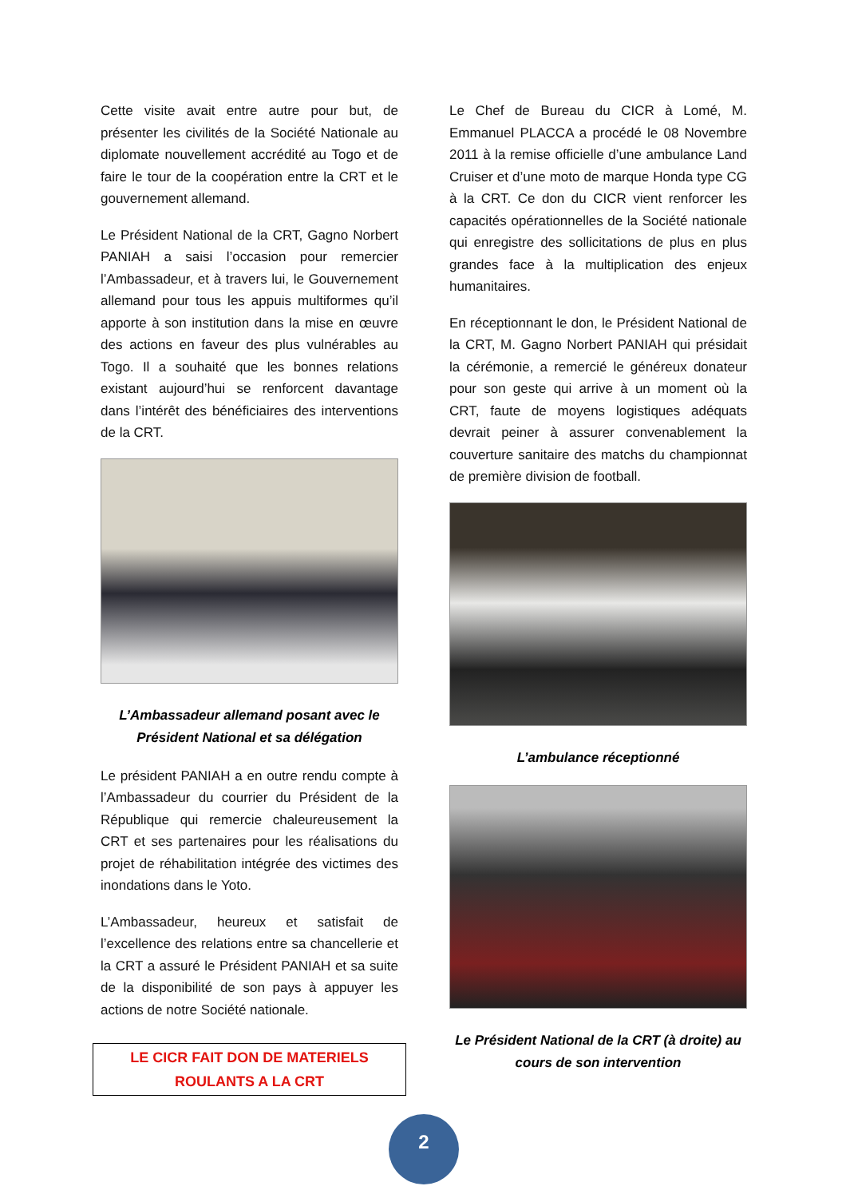Cette visite avait entre autre pour but, de présenter les civilités de la Société Nationale au diplomate nouvellement accrédité au Togo et de faire le tour de la coopération entre la CRT et le gouvernement allemand.
Le Président National de la CRT, Gagno Norbert PANIAH a saisi l’occasion pour remercier l’Ambassadeur, et à travers lui, le Gouvernement allemand pour tous les appuis multiformes qu’il apporte à son institution dans la mise en œuvre des actions en faveur des plus vulnérables au Togo. Il a souhaité que les bonnes relations existant aujourd’hui se renforcent davantage dans l’intérêt des bénéficiaires des interventions de la CRT.
L’Ambassadeur allemand posant avec le Président National et sa délégation
Le président PANIAH a en outre rendu compte à l’Ambassadeur du courrier du Président de la République qui remercie chaleureusement la CRT et ses partenaires pour les réalisations du projet de réhabilitation intégrée des victimes des inondations dans le Yoto.
L’Ambassadeur, heureux et satisfait de l’excellence des relations entre sa chancellerie et la CRT a assuré le Président PANIAH et sa suite de la disponibilité de son pays à appuyer les actions de notre Société nationale.
LE CICR FAIT DON DE MATERIELS
ROULANTS A LA CRT
Le Chef de Bureau du CICR à Lomé, M. Emmanuel PLACCA a procédé le 08 Novembre 2011 à la remise officielle d’une ambulance Land Cruiser et d’une moto de marque Honda type CG à la CRT. Ce don du CICR vient renforcer les capacités opérationnelles de la Société nationale qui enregistre des sollicitations de plus en plus grandes face à la multiplication des enjeux humanitaires.
En réceptionnant le don, le Président National de la CRT, M. Gagno Norbert PANIAH qui présidait la cérémonie, a remercié le généreux donateur pour son geste qui arrive à un moment où la CRT, faute de moyens logistiques adéquats devrait peiner à assurer convenablement la couverture sanitaire des matchs du championnat de première division de football.
L’ambulance réceptionné
Le Président National de la CRT (à droite) au cours de son intervention
2